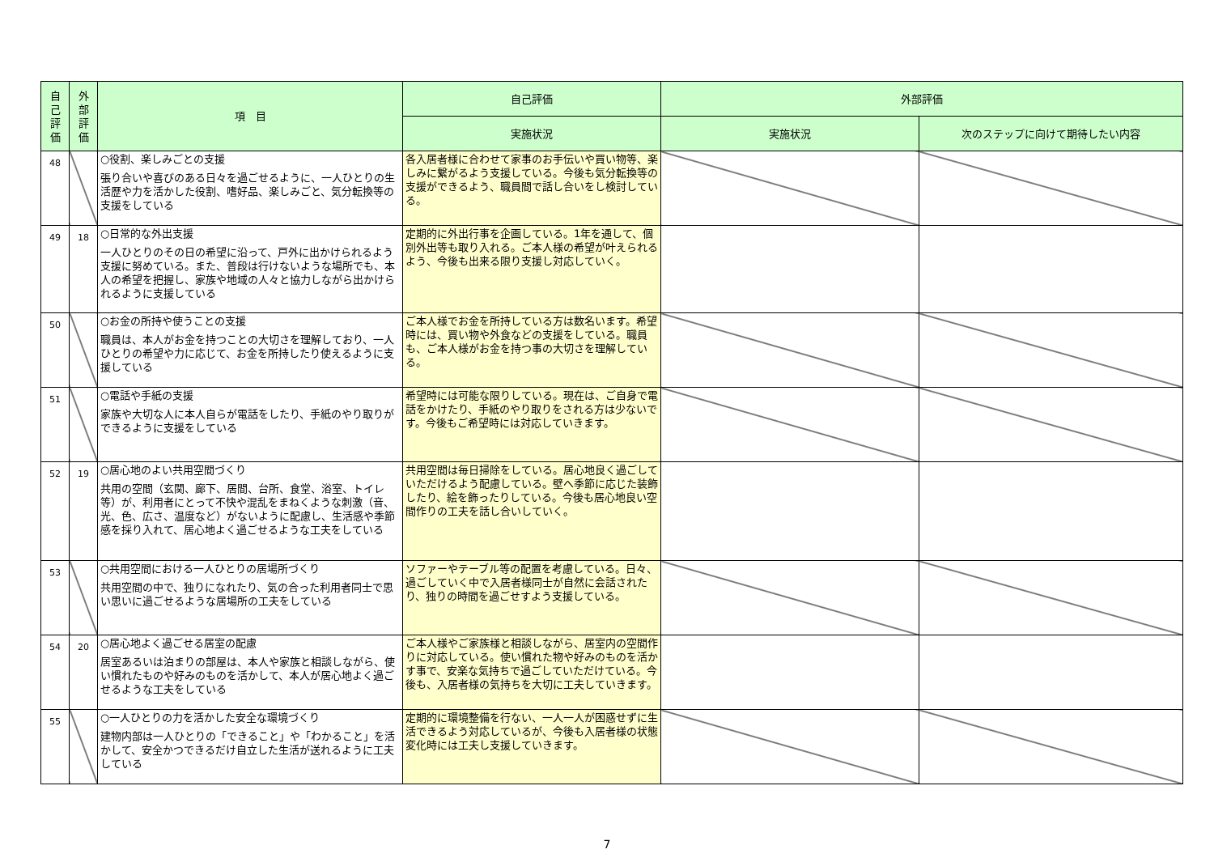| 自 己 評 価 | 外 部 評 価 | 項 目 | 自己評価 | 外部評価 | |
| --- | --- | --- | --- | --- | --- |
| | | | 実施状況 | 実施状況 | 次のステップに向けて期待したい内容 |
| 48 | | ○役割、楽しみごとの支援 張り合いや喜びのある日々を過ごせるように、一人ひとりの生活歴や力を活かした役割、嗜好品、楽しみごと、気分転換等の支援をしている | 各入居者様に合わせて家事のお手伝いや買い物等、楽しみに繋がるよう支援している。今後も気分転換等の支援ができるよう、職員間で話し合いをし検討している。 | | |
| 49 | 18 | ○日常的な外出支援 一人ひとりのその日の希望に沿って、戸外に出かけられるよう支援に努めている。また、普段は行けないような場所でも、本人の希望を把握し、家族や地域の人々と協力しながら出かけられるように支援している | 定期的に外出行事を企画している。1年を通して、個別外出等も取り入れる。ご本人様の希望が叶えられるよう、今後も出来る限り支援し対応していく。 | | |
| 50 | | ○お金の所持や使うことの支援 職員は、本人がお金を持つことの大切さを理解しており、一人ひとりの希望や力に応じて、お金を所持したり使えるように支援している | ご本人様でお金を所持している方は数名います。希望時には、買い物や外食などの支援をしている。職員も、ご本人様がお金を持つ事の大切さを理解している。 | | |
| 51 | | ○電話や手紙の支援 家族や大切な人に本人自らが電話をしたり、手紙のやり取りができるように支援をしている | 希望時には可能な限りしている。現在は、ご自身で電話をかけたり、手紙のやり取りをされる方は少ないです。今後もご希望時には対応していきます。 | | |
| 52 | 19 | ○居心地のよい共用空間づくり 共用の空間（玄関、廊下、居間、台所、食堂、浴室、トイレ等）が、利用者にとって不快や混乱をまねくような刺激（音、光、色、広さ、温度など）がないように配慮し、生活感や季節感を採り入れて、居心地よく過ごせるような工夫をしている | 共用空間は毎日掃除をしている。居心地良く過ごしていただけるよう配慮している。壁へ季節に応じた装飾したり、絵を飾ったりしている。今後も居心地良い空間作りの工夫を話し合いしていく。 | | |
| 53 | | ○共用空間における一人ひとりの居場所づくり 共用空間の中で、独りになれたり、気の合った利用者同士で思い思いに過ごせるような居場所の工夫をしている | ソファーやテーブル等の配置を考慮している。日々、過ごしていく中で入居者様同士が自然に会話されたり、独りの時間を過ごせすよう支援している。 | | |
| 54 | 20 | ○居心地よく過ごせる居室の配慮 居室あるいは泊まりの部屋は、本人や家族と相談しながら、使い慣れたものや好みのものを活かして、本人が居心地よく過ごせるような工夫をしている | ご本人様やご家族様と相談しながら、居室内の空間作りに対応している。使い慣れた物や好みのものを活かす事で、安楽な気持ちで過ごしていただけている。今後も、入居者様の気持ちを大切に工夫していきます。 | | |
| 55 | | ○一人ひとりの力を活かした安全な環境づくり 建物内部は一人ひとりの「できること」や「わかること」を活かして、安全かつできるだけ自立した生活が送れるように工夫している | 定期的に環境整備を行ない、一人一人が困惑せずに生活できるよう対応しているが、今後も入居者様の状態変化時には工夫し支援していきます。 | | |
7